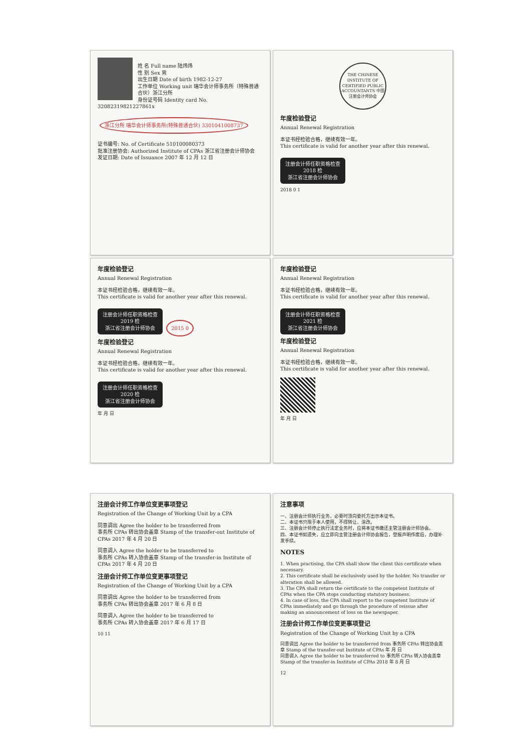姓 名 Full name 陆炜炜
性 别 Sex 男
出生日期 Date of birth 1982-12-27
工作单位 Working unit 瑞华会计师事务所（特殊普通合伙）浙江分所
身份证号码 Identity card No. 32082319821227861x
浙江分所 瑞华会计师事务所(特殊普通合伙) 3301041008737
证书编号: No. of Certificate 510100080373
批准注册协会: Authorized Institute of CPAs 浙江省注册会计师协会
发证日期: Date of Issuance 2007 年 12 月 12 日
THE CHINESE INSTITUTE OF CERTIFIED PUBLIC ACCOUNTANTS 中国注册会计师协会
年度检验登记
Annual Renewal Registration
本证书经检验合格，继续有效一年。
This certificate is valid for another year after this renewal.
注册会计师任职资格检查
2018 检
浙江省注册会计师协会
2018 0 1
年度检验登记
Annual Renewal Registration
本证书经检验合格，继续有效一年。
This certificate is valid for another year after this renewal.
注册会计师任职资格检查
2019 检
浙江省注册会计师协会
2015 0
年度检验登记
Annual Renewal Registration
本证书经检验合格，继续有效一年。
This certificate is valid for another year after this renewal.
注册会计师任职资格检查
2020 检
浙江省注册会计师协会
年 月 日
年度检验登记
Annual Renewal Registration
本证书经检验合格，继续有效一年。
This certificate is valid for another year after this renewal.
注册会计师任职资格检查
2021 检
浙江省注册会计师协会
年度检验登记
Annual Renewal Registration
本证书经检验合格，继续有效一年。
This certificate is valid for another year after this renewal.
年 月 日
注册会计师工作单位变更事项登记
Registration of the Change of Working Unit by a CPA
同意调出 Agree the holder to be transferred from
事务所 CPAs 转出协会盖章 Stamp of the transfer-out Institute of CPAs 2017 年 4 月 20 日
同意调入 Agree the holder to be transferred to
事务所 CPAs 转入协会盖章 Stamp of the transfer-in Institute of CPAs 2017 年 4 月 20 日
注册会计师工作单位变更事项登记
Registration of the Change of Working Unit by a CPA
同意调出 Agree the holder to be transferred from
事务所 CPAs 转出协会盖章 2017 年 6 月 8 日
同意调入 Agree the holder to be transferred to
事务所 CPAs 转入协会盖章 2017 年 6 月 17 日
10 11
注意事项
一、注册会计师执行业务，必要时须向委托方出示本证书。
二、本证书只限于本人使用，不得转让、涂改。
三、注册会计师停止执行法定业务时，应将本证书缴还主管注册会计师协会。
四、本证书如遗失，应立即向主管注册会计师协会报告，登报声明作废后，办理补发手续。
NOTES
1. When practising, the CPA shall show the client this certificate when necessary.
2. This certificate shall be exclusively used by the holder. No transfer or alteration shall be allowed.
3. The CPA shall return the certificate to the competent Institute of CPAs when the CPA stops conducting statutory business.
4. In case of loss, the CPA shall report to the competent Institute of CPAs immediately and go through the procedure of reissue after making an announcement of loss on the newspaper.
注册会计师工作单位变更事项登记
Registration of the Change of Working Unit by a CPA
同意调出 Agree the holder to be transferred from 事务所 CPAs 转出协会盖章 Stamp of the transfer-out Institute of CPAs 年 月 日
同意调入 Agree the holder to be transferred to 事务所 CPAs 转入协会盖章 Stamp of the transfer-in Institute of CPAs 2018 年 8 月 日
12